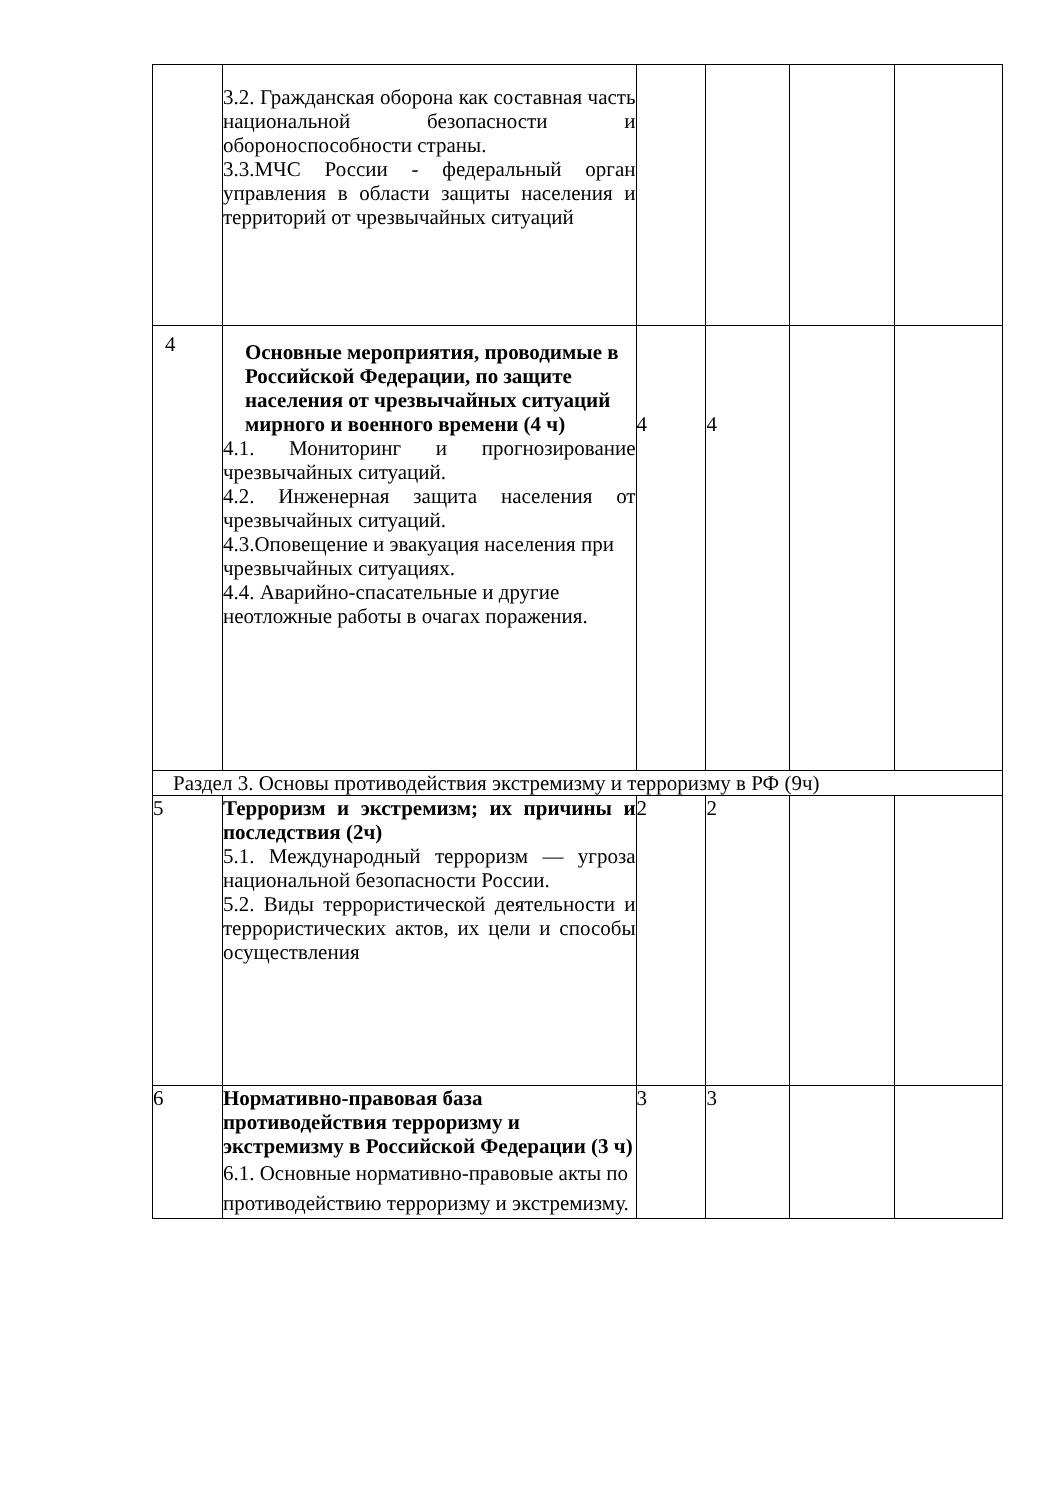| | 3.2. Гражданская оборона как составная часть национальной безопасности и обороноспособности страны. 3.3.МЧС России - федеральный орган управления в области защиты населения и территорий от чрезвычайных ситуаций | | | | |
| 4 | Основные мероприятия, проводимые в Российской Федерации, по защите населения от чрезвычайных ситуаций мирного и военного времени (4 ч) 4.1. Мониторинг и прогнозирование чрезвычайных ситуаций. 4.2. Инженерная защита населения от чрезвычайных ситуаций. 4.3.Оповещение и эвакуация населения при чрезвычайных ситуациях. 4.4. Аварийно-спасательные и другие неотложные работы в очагах поражения. | 4 | 4 | | |
| Раздел 3. Основы противодействия экстремизму и терроризму в РФ (9ч) | | | | | |
| 5 | Терроризм и экстремизм; их причины и последствия (2ч) 5.1. Международный терроризм — угроза национальной безопасности России. 5.2. Виды террористической деятельности и террористических актов, их цели и способы осуществления | 2 | 2 | | |
| 6 | Нормативно-правовая база противодействия терроризму и экстремизму в Российской Федерации (3 ч) 6.1. Основные нормативно-правовые акты по противодействию терроризму и экстремизму. | 3 | 3 | | |